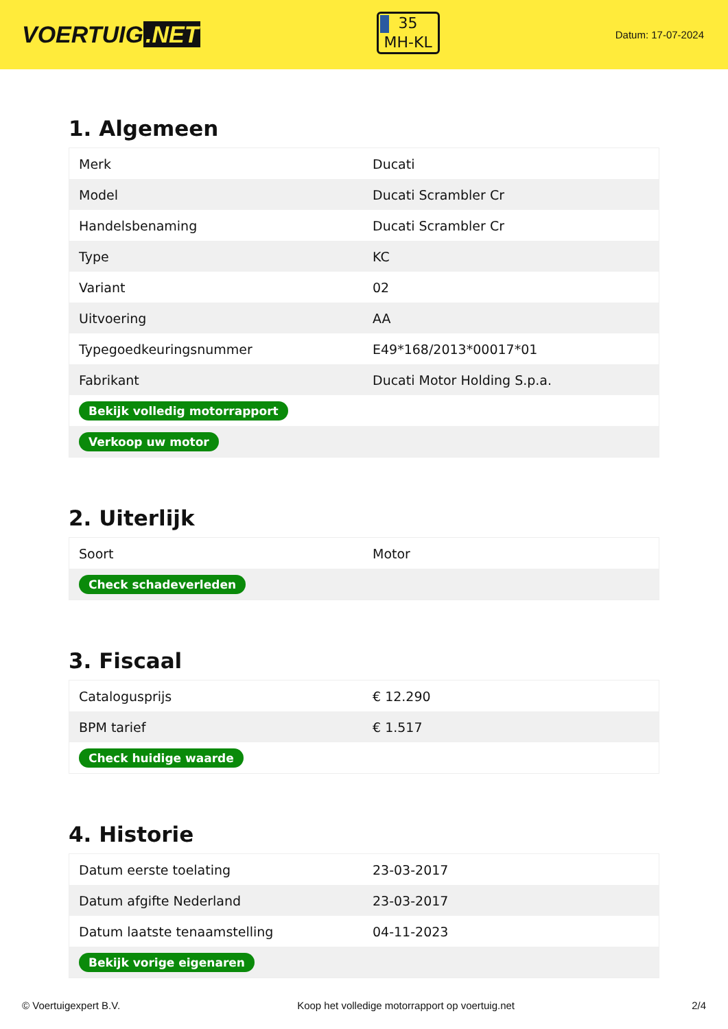VOERTUIG.NET
35
MH-KL
Datum: 17-07-2024
1. Algemeen
| Merk | Ducati |
| Model | Ducati Scrambler Cr |
| Handelsbenaming | Ducati Scrambler Cr |
| Type | KC |
| Variant | 02 |
| Uitvoering | AA |
| Typegoedkeuringsnummer | E49*168/2013*00017*01 |
| Fabrikant | Ducati Motor Holding S.p.a. |
| Bekijk volledig motorrapport | |
| Verkoop uw motor | |
2. Uiterlijk
| Soort | Motor |
| Check schadeverleden | |
3. Fiscaal
| Catalogusprijs | € 12.290 |
| BPM tarief | € 1.517 |
| Check huidige waarde | |
4. Historie
| Datum eerste toelating | 23-03-2017 |
| Datum afgifte Nederland | 23-03-2017 |
| Datum laatste tenaamstelling | 04-11-2023 |
| Bekijk vorige eigenaren | |
© Voertuigexpert B.V. Koop het volledige motorrapport op voertuig.net 2/4